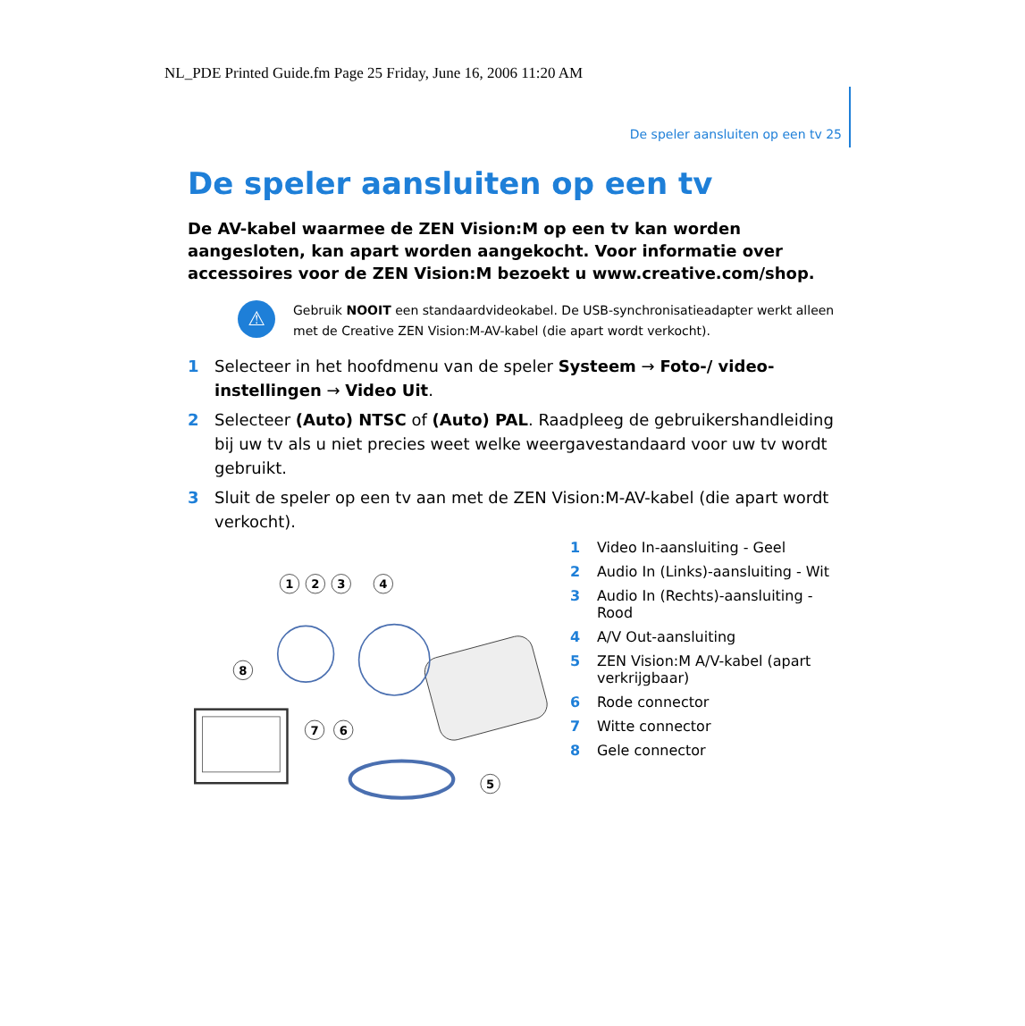NL_PDE Printed Guide.fm Page 25 Friday, June 16, 2006 11:20 AM
De speler aansluiten op een tv 25
De speler aansluiten op een tv
De AV-kabel waarmee de ZEN Vision:M op een tv kan worden aangesloten, kan apart worden aangekocht. Voor informatie over accessoires voor de ZEN Vision:M bezoekt u www.creative.com/shop.
⚠
Gebruik NOOIT een standaardvideokabel. De USB-synchronisatieadapter werkt alleen met de Creative ZEN Vision:M-AV-kabel (die apart wordt verkocht).
1 Selecteer in het hoofdmenu van de speler Systeem → Foto-/ video-instellingen → Video Uit.
2 Selecteer (Auto) NTSC of (Auto) PAL. Raadpleeg de gebruikershandleiding bij uw tv als u niet precies weet welke weergavestandaard voor uw tv wordt gebruikt.
3 Sluit de speler op een tv aan met de ZEN Vision:M-AV-kabel (die apart wordt verkocht).
1
2
3
4
5
6
7
8
1 Video In-aansluiting - Geel
2 Audio In (Links)-aansluiting - Wit
3 Audio In (Rechts)-aansluiting - Rood
4 A/V Out-aansluiting
5 ZEN Vision:M A/V-kabel (apart verkrijgbaar)
6 Rode connector
7 Witte connector
8 Gele connector